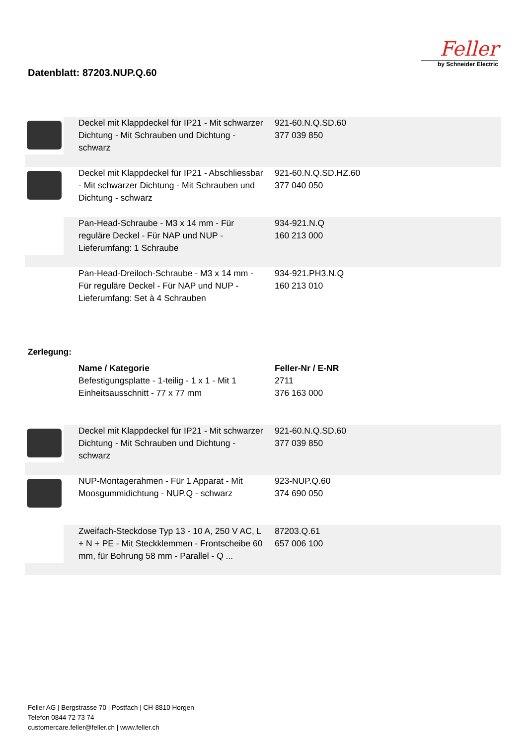Datenblatt: 87203.NUP.Q.60
Feller
by Schneider Electric
| | Deckel mit Klappdeckel für IP21 - Mit schwarzer Dichtung - Mit Schrauben und Dichtung - schwarz | 921-60.N.Q.SD.60 377 039 850 | |
| | Deckel mit Klappdeckel für IP21 - Abschliessbar - Mit schwarzer Dichtung - Mit Schrauben und Dichtung - schwarz | 921-60.N.Q.SD.HZ.60 377 040 050 | |
| | Pan-Head-Schraube - M3 x 14 mm - Für reguläre Deckel - Für NAP und NUP - Lieferumfang: 1 Schraube | 934-921.N.Q 160 213 000 | |
| | Pan-Head-Dreiloch-Schraube - M3 x 14 mm - Für reguläre Deckel - Für NAP und NUP - Lieferumfang: Set à 4 Schrauben | 934-921.PH3.N.Q 160 213 010 | |
Zerlegung:
| | Name / Kategorie | Feller-Nr / E-NR | |
| | Befestigungsplatte - 1-teilig - 1 x 1 - Mit 1 Einheitsausschnitt - 77 x 77 mm | 2711 376 163 000 | |
| | Deckel mit Klappdeckel für IP21 - Mit schwarzer Dichtung - Mit Schrauben und Dichtung - schwarz | 921-60.N.Q.SD.60 377 039 850 | |
| | NUP-Montagerahmen - Für 1 Apparat - Mit Moosgummidichtung - NUP.Q - schwarz | 923-NUP.Q.60 374 690 050 | |
| | Zweifach-Steckdose Typ 13 - 10 A, 250 V AC, L + N + PE - Mit Steckklemmen - Frontscheibe 60 mm, für Bohrung 58 mm - Parallel - Q ... | 87203.Q.61 657 006 100 | |
Feller AG | Bergstrasse 70 | Postfach | CH-8810 Horgen
Telefon 0844 72 73 74
customercare.feller@feller.ch | www.feller.ch